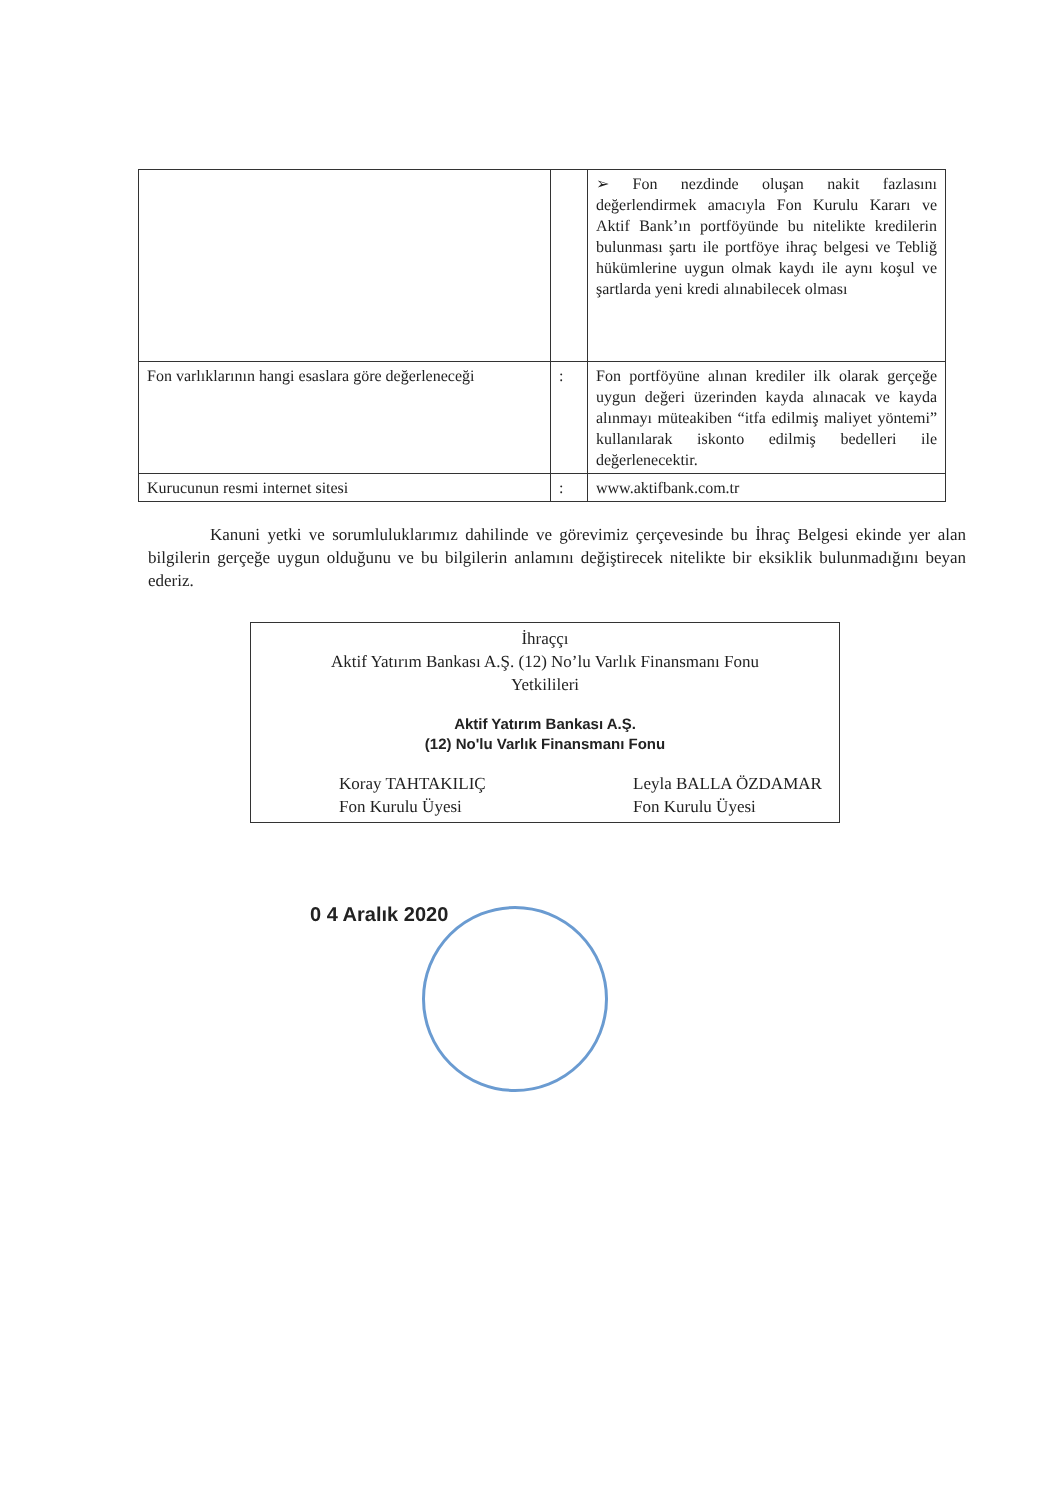| | | ➢ Fon nezdinde oluşan nakit fazlasını değerlendirmek amacıyla Fon Kurulu Kararı ve Aktif Bank’ın portföyünde bu nitelikte kredilerin bulunması şartı ile portföye ihraç belgesi ve Tebliğ hükümlerine uygun olmak kaydı ile aynı koşul ve şartlarda yeni kredi alınabilecek olması |
| Fon varlıklarının hangi esaslara göre değerleneceği | : | Fon portföyüne alınan krediler ilk olarak gerçeğe uygun değeri üzerinden kayda alınacak ve kayda alınmayı müteakiben “itfa edilmiş maliyet yöntemi” kullanılarak iskonto edilmiş bedelleri ile değerlenecektir. |
| Kurucunun resmi internet sitesi | : | www.aktifbank.com.tr |
Kanuni yetki ve sorumluluklarımız dahilinde ve görevimiz çerçevesinde bu İhraç Belgesi ekinde yer alan bilgilerin gerçeğe uygun olduğunu ve bu bilgilerin anlamını değiştirecek nitelikte bir eksiklik bulunmadığını beyan ederiz.
İhraççı
Aktif Yatırım Bankası A.Ş. (12) No’lu Varlık Finansmanı Fonu
Yetkilileri
Aktif Yatırım Bankası A.Ş.
(12) No'lu Varlık Finansmanı Fonu
Koray TAHTAKILIÇ
Fon Kurulu Üyesi
Leyla BALLA ÖZDAMAR
Fon Kurulu Üyesi
0 4 Aralık 2020